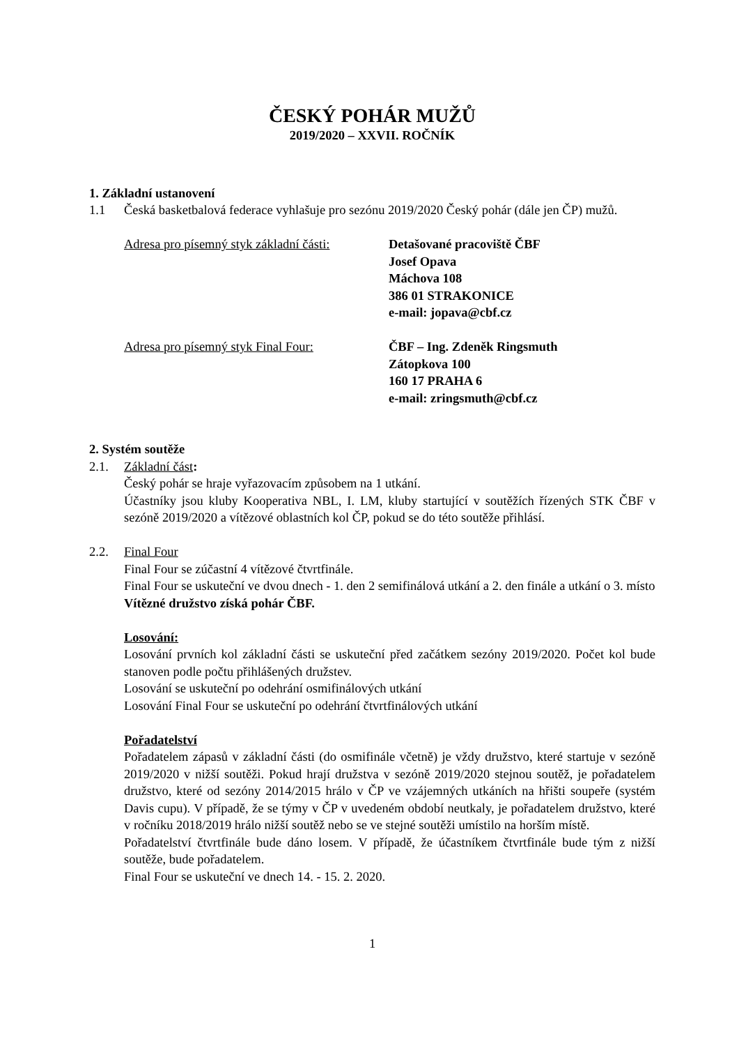ČESKÝ POHÁR MUŽŮ
2019/2020 – XXVII. ROČNÍK
1. Základní ustanovení
1.1 Česká basketbalová federace vyhlašuje pro sezónu 2019/2020 Český pohár (dále jen ČP) mužů.
Adresa pro písemný styk základní části:
Detašované pracoviště ČBF
Josef Opava
Máchova 108
386 01 STRAKONICE
e-mail: jopava@cbf.cz
Adresa pro písemný styk Final Four:
ČBF – Ing. Zdeněk Ringsmuth
Zátopkova 100
160 17 PRAHA 6
e-mail: zringsmuth@cbf.cz
2. Systém soutěže
2.1. Základní část:
Český pohár se hraje vyřazovacím způsobem na 1 utkání.
Účastníky jsou kluby Kooperativa NBL, I. LM, kluby startující v soutěžích řízených STK ČBF v sezóně 2019/2020 a vítězové oblastních kol ČP, pokud se do této soutěže přihlásí.
2.2. Final Four
Final Four se zúčastní 4 vítězové čtvrtfinále.
Final Four se uskuteční ve dvou dnech - 1. den 2 semifinálová utkání a 2. den finále a utkání o 3. místo
Vítězné družstvo získá pohár ČBF.
Losování:
Losování prvních kol základní části se uskuteční před začátkem sezóny 2019/2020. Počet kol bude stanoven podle počtu přihlášených družstev.
Losování se uskuteční po odehrání osmifinálových utkání
Losování Final Four se uskuteční po odehrání čtvrtfinálových utkání
Pořadatelství
Pořadatelem zápasů v základní části (do osmifinále včetně) je vždy družstvo, které startuje v sezóně 2019/2020 v nižší soutěži. Pokud hrají družstva v sezóně 2019/2020 stejnou soutěž, je pořadatelem družstvo, které od sezóny 2014/2015 hrálo v ČP ve vzájemných utkáních na hřišti soupeře (systém Davis cupu). V případě, že se týmy v ČP v uvedeném období neutkaly, je pořadatelem družstvo, které v ročníku 2018/2019 hrálo nižší soutěž nebo se ve stejné soutěži umístilo na horším místě.
Pořadatelství čtvrtfinále bude dáno losem. V případě, že účastníkem čtvrtfinále bude tým z nižší soutěže, bude pořadatelem.
Final Four se uskuteční ve dnech 14. - 15. 2. 2020.
1